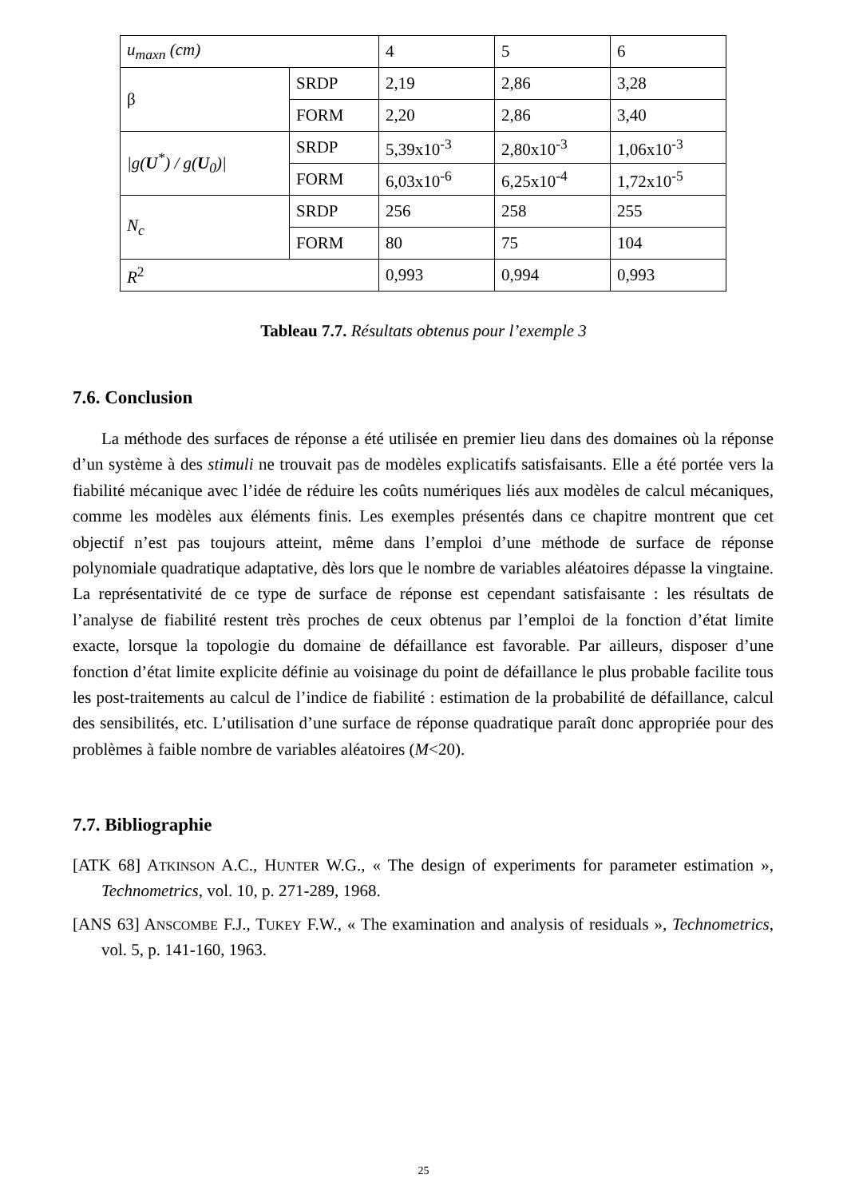| u<sub>maxn</sub> (cm) | | 4 | 5 | 6 |
| β | SRDP | 2,19 | 2,86 | 3,28 |
| | FORM | 2,20 | 2,86 | 3,40 |
| /g( U<sup>*</sup>) / g( U<sub>0</sub>)/ | SRDP | 5,39x10<sup>-3</sup> | 2,80x10<sup>-3</sup> | 1,06x10<sup>-3</sup> |
| | FORM | 6,03x10<sup>-6</sup> | 6,25x10<sup>-4</sup> | 1,72x10<sup>-5</sup> |
| N<sub>c</sub> | SRDP | 256 | 258 | 255 |
| | FORM | 80 | 75 | 104 |
| R<sup>2</sup> | | 0,993 | 0,994 | 0,993 |
Tableau 7.7. Résultats obtenus pour l’exemple 3
7.6. Conclusion
La méthode des surfaces de réponse a été utilisée en premier lieu dans des domaines où la réponse d’un système à des stimuli ne trouvait pas de modèles explicatifs satisfaisants. Elle a été portée vers la fiabilité mécanique avec l’idée de réduire les coûts numériques liés aux modèles de calcul mécaniques, comme les modèles aux éléments finis. Les exemples présentés dans ce chapitre montrent que cet objectif n’est pas toujours atteint, même dans l’emploi d’une méthode de surface de réponse polynomiale quadratique adaptative, dès lors que le nombre de variables aléatoires dépasse la vingtaine. La représentativité de ce type de surface de réponse est cependant satisfaisante : les résultats de l’analyse de fiabilité restent très proches de ceux obtenus par l’emploi de la fonction d’état limite exacte, lorsque la topologie du domaine de défaillance est favorable. Par ailleurs, disposer d’une fonction d’état limite explicite définie au voisinage du point de défaillance le plus probable facilite tous les post-traitements au calcul de l’indice de fiabilité : estimation de la probabilité de défaillance, calcul des sensibilités, etc. L’utilisation d’une surface de réponse quadratique paraît donc appropriée pour des problèmes à faible nombre de variables aléatoires (M<20).
7.7. Bibliographie
[ATK 68] ATKINSON A.C., HUNTER W.G., « The design of experiments for parameter estimation », Technometrics, vol. 10, p. 271-289, 1968.
[ANS 63] ANSCOMBE F.J., TUKEY F.W., « The examination and analysis of residuals », Technometrics, vol. 5, p. 141-160, 1963.
25